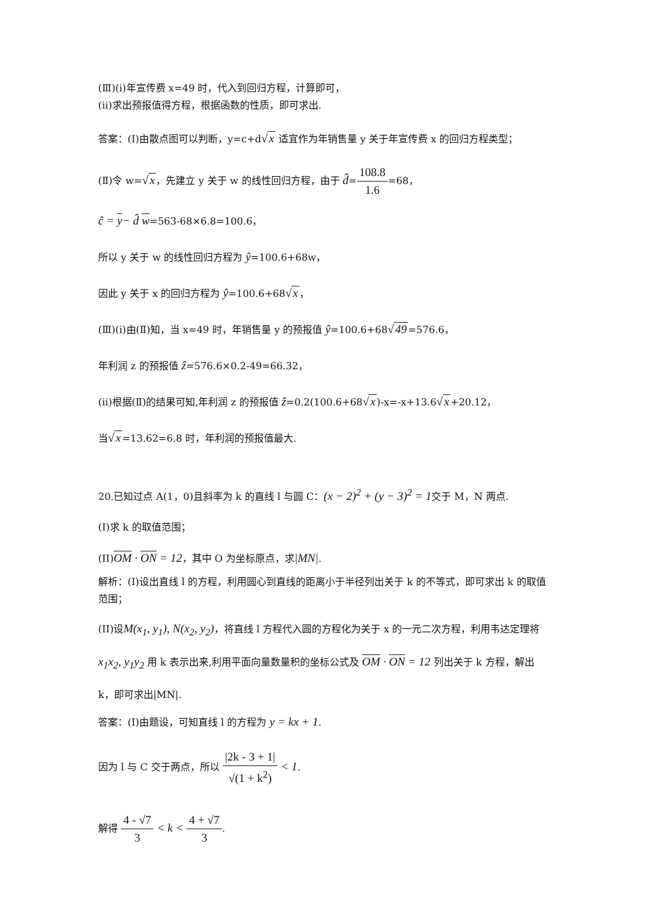(Ⅲ)(i)年宣传费 x=49 时，代入到回归方程，计算即可，
(ii)求出预报值得方程，根据函数的性质，即可求出.
答案：(Ⅰ)由散点图可以判断，y=c+d√x 适宜作为年销售量 y 关于年宣传费 x 的回归方程类型；
(Ⅱ)令 w=√x，先建立 y 关于 w 的线性回归方程，由于 d̂=108.8 1.6=68，
ĉ = y− d̂ w=563-68×6.8=100.6，
所以 y 关于 w 的线性回归方程为 ŷ=100.6+68w，
因此 y 关于 x 的回归方程为 ŷ=100.6+68√x，
(Ⅲ)(i)由(Ⅱ)知，当 x=49 时，年销售量 y 的预报值 ŷ=100.6+68√49=576.6，
年利润 z 的预报值 ẑ=576.6×0.2-49=66.32，
(ii)根据(Ⅱ)的结果可知,年利润 z 的预报值 ẑ=0.2(100.6+68√x)-x=-x+13.6√x+20.12，
当√x=13.62=6.8 时，年利润的预报值最大.
20.已知过点 A(1，0)且斜率为 k 的直线 l 与圆 C：(x − 2)<sup>2</sup> + (y − 3)<sup>2</sup> = 1交于 M，N 两点.
(I)求 k 的取值范围；
(II)OM · ON = 12，其中 O 为坐标原点，求|MN|.
解析：(I)设出直线 l 的方程，利用圆心到直线的距离小于半径列出关于 k 的不等式，即可求出 k 的取值范围；
(II)设M(x<sub>1</sub>, y<sub>1</sub>), N(x<sub>2</sub>, y<sub>2</sub>)，将直线 l 方程代入圆的方程化为关于 x 的一元二次方程，利用韦达定理将 x<sub>1</sub>x<sub>2</sub>, y<sub>1</sub>y<sub>2</sub> 用 k 表示出来,利用平面向量数量积的坐标公式及 OM · ON = 12 列出关于 k 方程，解出 k，即可求出|MN|.
答案：(I)由题设，可知直线 l 的方程为 y = kx + 1.
因为 l 与 C 交于两点，所以 |2k - 3 + 1| √(1 + k<sup>2</sup>) < 1.
解得 4 - √7 3 < k < 4 + √7 3.